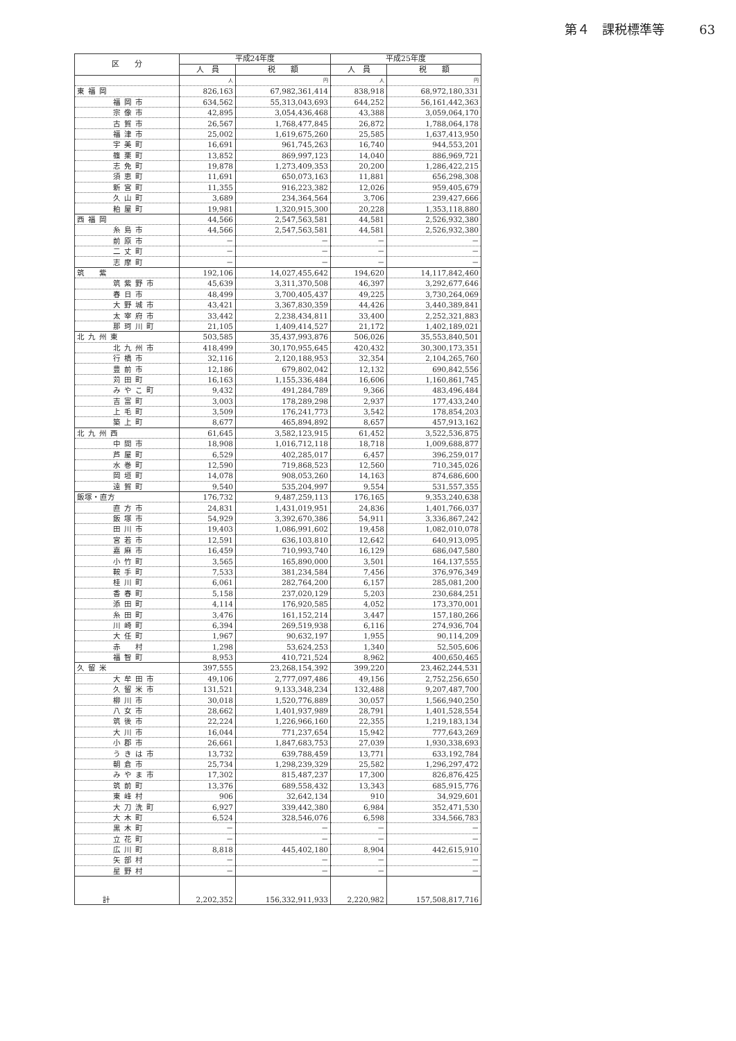第４　課税標準等 63
| 区 分 | 平成24年度 | | 平成25年度 | |
| --- | --- | --- | --- | --- |
| | 人 員 | 税 額 | 人 員 | 税 額 |
| | 人 | 円 | 人 | 円 |
| 東福岡 | 826,163 | 67,982,361,414 | 838,918 | 68,972,180,331 |
| 福岡市 | 634,562 | 55,313,043,693 | 644,252 | 56,161,442,363 |
| 宗像市 | 42,895 | 3,054,436,468 | 43,388 | 3,059,064,170 |
| 古賀市 | 26,567 | 1,768,477,845 | 26,872 | 1,788,064,178 |
| 福津市 | 25,002 | 1,619,675,260 | 25,585 | 1,637,413,950 |
| 宇美町 | 16,691 | 961,745,263 | 16,740 | 944,553,201 |
| 篠栗町 | 13,852 | 869,997,123 | 14,040 | 886,969,721 |
| 志免町 | 19,878 | 1,273,409,353 | 20,200 | 1,286,422,215 |
| 須恵町 | 11,691 | 650,073,163 | 11,881 | 656,298,308 |
| 新宮町 | 11,355 | 916,223,382 | 12,026 | 959,405,679 |
| 久山町 | 3,689 | 234,364,564 | 3,706 | 239,427,666 |
| 粕屋町 | 19,981 | 1,320,915,300 | 20,228 | 1,353,118,880 |
| 西福岡 | 44,566 | 2,547,563,581 | 44,581 | 2,526,932,380 |
| 糸島市 | 44,566 | 2,547,563,581 | 44,581 | 2,526,932,380 |
| 前原市 | － | － | － | － |
| 二丈町 | － | － | － | － |
| 志摩町 | － | － | － | － |
| 筑 紫 | 192,106 | 14,027,455,642 | 194,620 | 14,117,842,460 |
| 筑紫野市 | 45,639 | 3,311,370,508 | 46,397 | 3,292,677,646 |
| 春日市 | 48,499 | 3,700,405,437 | 49,225 | 3,730,264,069 |
| 大野城市 | 43,421 | 3,367,830,359 | 44,426 | 3,440,389,841 |
| 太宰府市 | 33,442 | 2,238,434,811 | 33,400 | 2,252,321,883 |
| 那珂川町 | 21,105 | 1,409,414,527 | 21,172 | 1,402,189,021 |
| 北九州東 | 503,585 | 35,437,993,876 | 506,026 | 35,553,840,501 |
| 北九州市 | 418,499 | 30,170,955,645 | 420,432 | 30,300,173,351 |
| 行橋市 | 32,116 | 2,120,188,953 | 32,354 | 2,104,265,760 |
| 豊前市 | 12,186 | 679,802,042 | 12,132 | 690,842,556 |
| 苅田町 | 16,163 | 1,155,336,484 | 16,606 | 1,160,861,745 |
| みやこ町 | 9,432 | 491,284,789 | 9,366 | 483,496,484 |
| 吉富町 | 3,003 | 178,289,298 | 2,937 | 177,433,240 |
| 上毛町 | 3,509 | 176,241,773 | 3,542 | 178,854,203 |
| 築上町 | 8,677 | 465,894,892 | 8,657 | 457,913,162 |
| 北九州西 | 61,645 | 3,582,123,915 | 61,452 | 3,522,536,875 |
| 中間市 | 18,908 | 1,016,712,118 | 18,718 | 1,009,688,877 |
| 芦屋町 | 6,529 | 402,285,017 | 6,457 | 396,259,017 |
| 水巻町 | 12,590 | 719,868,523 | 12,560 | 710,345,026 |
| 岡垣町 | 14,078 | 908,053,260 | 14,163 | 874,686,600 |
| 遠賀町 | 9,540 | 535,204,997 | 9,554 | 531,557,355 |
| 飯塚・直方 | 176,732 | 9,487,259,113 | 176,165 | 9,353,240,638 |
| 直方市 | 24,831 | 1,431,019,951 | 24,836 | 1,401,766,037 |
| 飯塚市 | 54,929 | 3,392,670,386 | 54,911 | 3,336,867,242 |
| 田川市 | 19,403 | 1,086,991,602 | 19,458 | 1,082,010,078 |
| 宮若市 | 12,591 | 636,103,810 | 12,642 | 640,913,095 |
| 嘉麻市 | 16,459 | 710,993,740 | 16,129 | 686,047,580 |
| 小竹町 | 3,565 | 165,890,000 | 3,501 | 164,137,555 |
| 鞍手町 | 7,533 | 381,234,584 | 7,456 | 376,976,349 |
| 桂川町 | 6,061 | 282,764,200 | 6,157 | 285,081,200 |
| 香春町 | 5,158 | 237,020,129 | 5,203 | 230,684,251 |
| 添田町 | 4,114 | 176,920,585 | 4,052 | 173,370,001 |
| 糸田町 | 3,476 | 161,152,214 | 3,447 | 157,180,266 |
| 川崎町 | 6,394 | 269,519,938 | 6,116 | 274,936,704 |
| 大任町 | 1,967 | 90,632,197 | 1,955 | 90,114,209 |
| 赤 村 | 1,298 | 53,624,253 | 1,340 | 52,505,606 |
| 福智町 | 8,953 | 410,721,524 | 8,962 | 400,650,465 |
| 久留米 | 397,555 | 23,268,154,392 | 399,220 | 23,462,244,531 |
| 大牟田市 | 49,106 | 2,777,097,486 | 49,156 | 2,752,256,650 |
| 久留米市 | 131,521 | 9,133,348,234 | 132,488 | 9,207,487,700 |
| 柳川市 | 30,018 | 1,520,776,889 | 30,057 | 1,566,940,250 |
| 八女市 | 28,662 | 1,401,937,989 | 28,791 | 1,401,528,554 |
| 筑後市 | 22,224 | 1,226,966,160 | 22,355 | 1,219,183,134 |
| 大川市 | 16,044 | 771,237,654 | 15,942 | 777,643,269 |
| 小郡市 | 26,661 | 1,847,683,753 | 27,039 | 1,930,338,693 |
| うきは市 | 13,732 | 639,788,459 | 13,771 | 633,192,784 |
| 朝倉市 | 25,734 | 1,298,239,329 | 25,582 | 1,296,297,472 |
| みやま市 | 17,302 | 815,487,237 | 17,300 | 826,876,425 |
| 筑前町 | 13,376 | 689,558,432 | 13,343 | 685,915,776 |
| 東峰村 | 906 | 32,642,134 | 910 | 34,929,601 |
| 大刀洗町 | 6,927 | 339,442,380 | 6,984 | 352,471,530 |
| 大木町 | 6,524 | 328,546,076 | 6,598 | 334,566,783 |
| 黒木町 | － | － | － | － |
| 立花町 | － | － | － | － |
| 広川町 | 8,818 | 445,402,180 | 8,904 | 442,615,910 |
| 矢部村 | － | － | － | － |
| 星野村 | － | － | － | － |
| 計 | 2,202,352 | 156,332,911,933 | 2,220,982 | 157,508,817,716 |